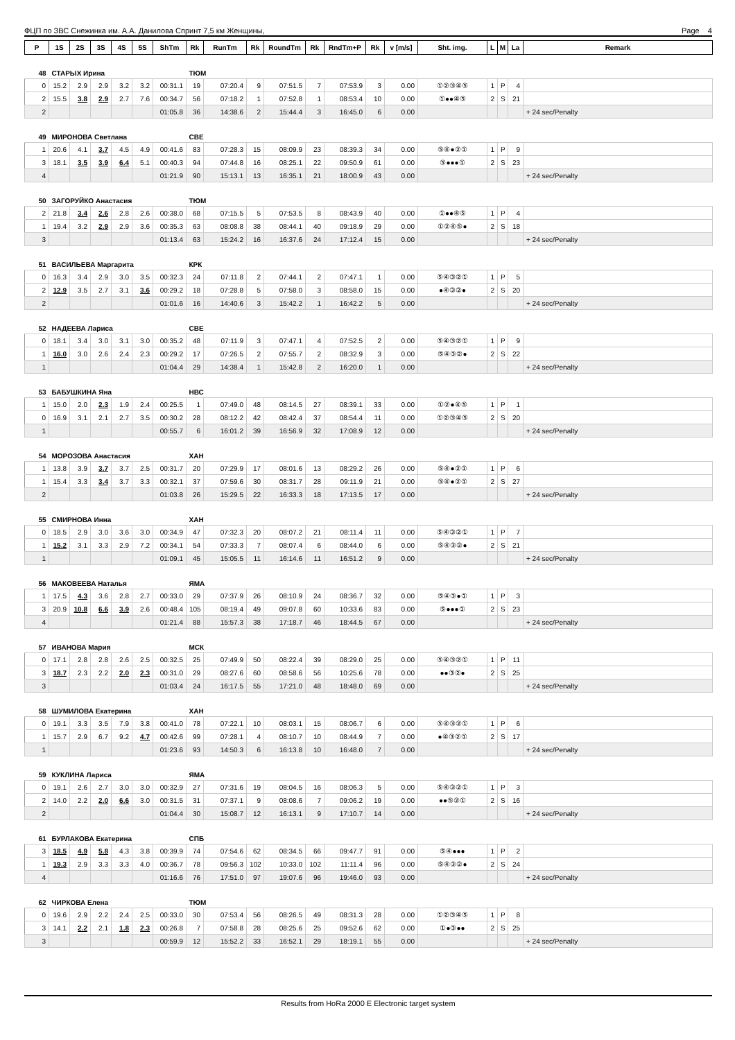ФЦП по ЗВС Снежинка им. А.А. Данилова Спринт 7,5 км Женщины, Page 4
| P | 1S | 2S | 3S | 4S | 5S | ShTm | Rk | RunTm | Rk | RoundTm | Rk | RndTm+P | Rk | v [m/s] | Sht. img. | L | M | La | Remark |
| --- | --- | --- | --- | --- | --- | --- | --- | --- | --- | --- | --- | --- | --- | --- | --- | --- | --- | --- | --- |
| 48 | СТАРЫХ Ирина | | | | | | ТЮМ | | | | | | | | | | | | |
| 0 | 15.2 | 2.9 | 2.9 | 3.2 | 3.2 | 00:31.1 | 19 | 07:20.4 | 9 | 07:51.5 | 7 | 07:53.9 | 3 | 0.00 | ①②③④⑤ | 1 | P | 4 | |
| 2 | 15.5 | 3.8 | 2.9 | 2.7 | 7.6 | 00:34.7 | 56 | 07:18.2 | 1 | 07:52.8 | 1 | 08:53.4 | 10 | 0.00 | ①●●④⑤ | 2 | S | 21 | |
| 2 | | | | | | 01:05.8 | 36 | 14:38.6 | 2 | 15:44.4 | 3 | 16:45.0 | 6 | 0.00 | | | | | + 24 sec/Penalty |
| 49 | МИРОНОВА Светлана | | | | | | СВЕ | | | | | | | | | | | | |
| 1 | 20.6 | 4.1 | 3.7 | 4.5 | 4.9 | 00:41.6 | 83 | 07:28.3 | 15 | 08:09.9 | 23 | 08:39.3 | 34 | 0.00 | ⑤④●②① | 1 | P | 9 | |
| 3 | 18.1 | 3.5 | 3.9 | 6.4 | 5.1 | 00:40.3 | 94 | 07:44.8 | 16 | 08:25.1 | 22 | 09:50.9 | 61 | 0.00 | ⑤●●●① | 2 | S | 23 | |
| 4 | | | | | | 01:21.9 | 90 | 15:13.1 | 13 | 16:35.1 | 21 | 18:00.9 | 43 | 0.00 | | | | | + 24 sec/Penalty |
| 50 | ЗАГОРУЙКО Анастасия | | | | | | ТЮМ | | | | | | | | | | | | |
| 2 | 21.8 | 3.4 | 2.6 | 2.8 | 2.6 | 00:38.0 | 68 | 07:15.5 | 5 | 07:53.5 | 8 | 08:43.9 | 40 | 0.00 | ①●●④⑤ | 1 | P | 4 | |
| 1 | 19.4 | 3.2 | 2.9 | 2.9 | 3.6 | 00:35.3 | 63 | 08:08.8 | 38 | 08:44.1 | 40 | 09:18.9 | 29 | 0.00 | ①②④⑤● | 2 | S | 18 | |
| 3 | | | | | | 01:13.4 | 63 | 15:24.2 | 16 | 16:37.6 | 24 | 17:12.4 | 15 | 0.00 | | | | | + 24 sec/Penalty |
| 51 | ВАСИЛЬЕВА Маргарита | | | | | | КРК | | | | | | | | | | | | |
| 0 | 16.3 | 3.4 | 2.9 | 3.0 | 3.5 | 00:32.3 | 24 | 07:11.8 | 2 | 07:44.1 | 2 | 07:47.1 | 1 | 0.00 | ⑤④③②① | 1 | P | 5 | |
| 2 | 12.9 | 3.5 | 2.7 | 3.1 | 3.6 | 00:29.2 | 18 | 07:28.8 | 5 | 07:58.0 | 3 | 08:58.0 | 15 | 0.00 | ●④③②● | 2 | S | 20 | |
| 2 | | | | | | 01:01.6 | 16 | 14:40.6 | 3 | 15:42.2 | 1 | 16:42.2 | 5 | 0.00 | | | | | + 24 sec/Penalty |
| 52 | НАДЕЕВА Лариса | | | | | | СВЕ | | | | | | | | | | | | |
| 0 | 18.1 | 3.4 | 3.0 | 3.1 | 3.0 | 00:35.2 | 48 | 07:11.9 | 3 | 07:47.1 | 4 | 07:52.5 | 2 | 0.00 | ⑤④③②① | 1 | P | 9 | |
| 1 | 16.0 | 3.0 | 2.6 | 2.4 | 2.3 | 00:29.2 | 17 | 07:26.5 | 2 | 07:55.7 | 2 | 08:32.9 | 3 | 0.00 | ⑤④③②● | 2 | S | 22 | |
| 1 | | | | | | 01:04.4 | 29 | 14:38.4 | 1 | 15:42.8 | 2 | 16:20.0 | 1 | 0.00 | | | | | + 24 sec/Penalty |
| 53 | БАБУШКИНА Яна | | | | | | НВС | | | | | | | | | | | | |
| 1 | 15.0 | 2.0 | 2.3 | 1.9 | 2.4 | 00:25.5 | 1 | 07:49.0 | 48 | 08:14.5 | 27 | 08:39.1 | 33 | 0.00 | ①②●④⑤ | 1 | P | 1 | |
| 0 | 16.9 | 3.1 | 2.1 | 2.7 | 3.5 | 00:30.2 | 28 | 08:12.2 | 42 | 08:42.4 | 37 | 08:54.4 | 11 | 0.00 | ①②③④⑤ | 2 | S | 20 | |
| 1 | | | | | | 00:55.7 | 6 | 16:01.2 | 39 | 16:56.9 | 32 | 17:08.9 | 12 | 0.00 | | | | | + 24 sec/Penalty |
| 54 | МОРОЗОВА Анастасия | | | | | | ХАН | | | | | | | | | | | | |
| 1 | 13.8 | 3.9 | 3.7 | 3.7 | 2.5 | 00:31.7 | 20 | 07:29.9 | 17 | 08:01.6 | 13 | 08:29.2 | 26 | 0.00 | ⑤④●②① | 1 | P | 6 | |
| 1 | 15.4 | 3.3 | 3.4 | 3.7 | 3.3 | 00:32.1 | 37 | 07:59.6 | 30 | 08:31.7 | 28 | 09:11.9 | 21 | 0.00 | ⑤④●②① | 2 | S | 27 | |
| 2 | | | | | | 01:03.8 | 26 | 15:29.5 | 22 | 16:33.3 | 18 | 17:13.5 | 17 | 0.00 | | | | | + 24 sec/Penalty |
| 55 | СМИРНОВА Инна | | | | | | ХАН | | | | | | | | | | | | |
| 0 | 18.5 | 2.9 | 3.0 | 3.6 | 3.0 | 00:34.9 | 47 | 07:32.3 | 20 | 08:07.2 | 21 | 08:11.4 | 11 | 0.00 | ⑤④③②① | 1 | P | 7 | |
| 1 | 15.2 | 3.1 | 3.3 | 2.9 | 7.2 | 00:34.1 | 54 | 07:33.3 | 7 | 08:07.4 | 6 | 08:44.0 | 6 | 0.00 | ⑤④③②● | 2 | S | 21 | |
| 1 | | | | | | 01:09.1 | 45 | 15:05.5 | 11 | 16:14.6 | 11 | 16:51.2 | 9 | 0.00 | | | | | + 24 sec/Penalty |
| 56 | МАКОВЕЕВА Наталья | | | | | | ЯМА | | | | | | | | | | | | |
| 1 | 17.5 | 4.3 | 3.6 | 2.8 | 2.7 | 00:33.0 | 29 | 07:37.9 | 26 | 08:10.9 | 24 | 08:36.7 | 32 | 0.00 | ⑤④③●① | 1 | P | 3 | |
| 3 | 20.9 | 10.8 | 6.6 | 3.9 | 2.6 | 00:48.4 | 105 | 08:19.4 | 49 | 09:07.8 | 60 | 10:33.6 | 83 | 0.00 | ⑤●●●① | 2 | S | 23 | |
| 4 | | | | | | 01:21.4 | 88 | 15:57.3 | 38 | 17:18.7 | 46 | 18:44.5 | 67 | 0.00 | | | | | + 24 sec/Penalty |
| 57 | ИВАНОВА Мария | | | | | | МСК | | | | | | | | | | | | |
| 0 | 17.1 | 2.8 | 2.8 | 2.6 | 2.5 | 00:32.5 | 25 | 07:49.9 | 50 | 08:22.4 | 39 | 08:29.0 | 25 | 0.00 | ⑤④③②① | 1 | P | 11 | |
| 3 | 18.7 | 2.3 | 2.2 | 2.0 | 2.3 | 00:31.0 | 29 | 08:27.6 | 60 | 08:58.6 | 56 | 10:25.6 | 78 | 0.00 | ●●③②● | 2 | S | 25 | |
| 3 | | | | | | 01:03.4 | 24 | 16:17.5 | 55 | 17:21.0 | 48 | 18:48.0 | 69 | 0.00 | | | | | + 24 sec/Penalty |
| 58 | ШУМИЛОВА Екатерина | | | | | | ХАН | | | | | | | | | | | | |
| 0 | 19.1 | 3.3 | 3.5 | 7.9 | 3.8 | 00:41.0 | 78 | 07:22.1 | 10 | 08:03.1 | 15 | 08:06.7 | 6 | 0.00 | ⑤④③②① | 1 | P | 6 | |
| 1 | 15.7 | 2.9 | 6.7 | 9.2 | 4.7 | 00:42.6 | 99 | 07:28.1 | 4 | 08:10.7 | 10 | 08:44.9 | 7 | 0.00 | ●④③②① | 2 | S | 17 | |
| 1 | | | | | | 01:23.6 | 93 | 14:50.3 | 6 | 16:13.8 | 10 | 16:48.0 | 7 | 0.00 | | | | | + 24 sec/Penalty |
| 59 | КУКЛИНА Лариса | | | | | | ЯМА | | | | | | | | | | | | |
| 0 | 19.1 | 2.6 | 2.7 | 3.0 | 3.0 | 00:32.9 | 27 | 07:31.6 | 19 | 08:04.5 | 16 | 08:06.3 | 5 | 0.00 | ⑤④③②① | 1 | P | 3 | |
| 2 | 14.0 | 2.2 | 2.0 | 6.6 | 3.0 | 00:31.5 | 31 | 07:37.1 | 9 | 08:08.6 | 7 | 09:06.2 | 19 | 0.00 | ●●⑤②① | 2 | S | 16 | |
| 2 | | | | | | 01:04.4 | 30 | 15:08.7 | 12 | 16:13.1 | 9 | 17:10.7 | 14 | 0.00 | | | | | + 24 sec/Penalty |
| 61 | БУРЛАКОВА Екатерина | | | | | | СПБ | | | | | | | | | | | | |
| 3 | 18.5 | 4.9 | 5.8 | 4.3 | 3.8 | 00:39.9 | 74 | 07:54.6 | 62 | 08:34.5 | 66 | 09:47.7 | 91 | 0.00 | ⑤④●●● | 1 | P | 2 | |
| 1 | 19.3 | 2.9 | 3.3 | 3.3 | 4.0 | 00:36.7 | 78 | 09:56.3 | 102 | 10:33.0 | 102 | 11:11.4 | 96 | 0.00 | ⑤④③②● | 2 | S | 24 | |
| 4 | | | | | | 01:16.6 | 76 | 17:51.0 | 97 | 19:07.6 | 96 | 19:46.0 | 93 | 0.00 | | | | | + 24 sec/Penalty |
| 62 | ЧИРКОВА Елена | | | | | | ТЮМ | | | | | | | | | | | | |
| 0 | 19.6 | 2.9 | 2.2 | 2.4 | 2.5 | 00:33.0 | 30 | 07:53.4 | 56 | 08:26.5 | 49 | 08:31.3 | 28 | 0.00 | ①②③④⑤ | 1 | P | 8 | |
| 3 | 14.1 | 2.2 | 2.1 | 1.8 | 2.3 | 00:26.8 | 7 | 07:58.8 | 28 | 08:25.6 | 25 | 09:52.6 | 62 | 0.00 | ①●③●● | 2 | S | 25 | |
| 3 | | | | | | 00:59.9 | 12 | 15:52.2 | 33 | 16:52.1 | 29 | 18:19.1 | 55 | 0.00 | | | | | + 24 sec/Penalty |
Results from HoRa 2000 E Electronic target system